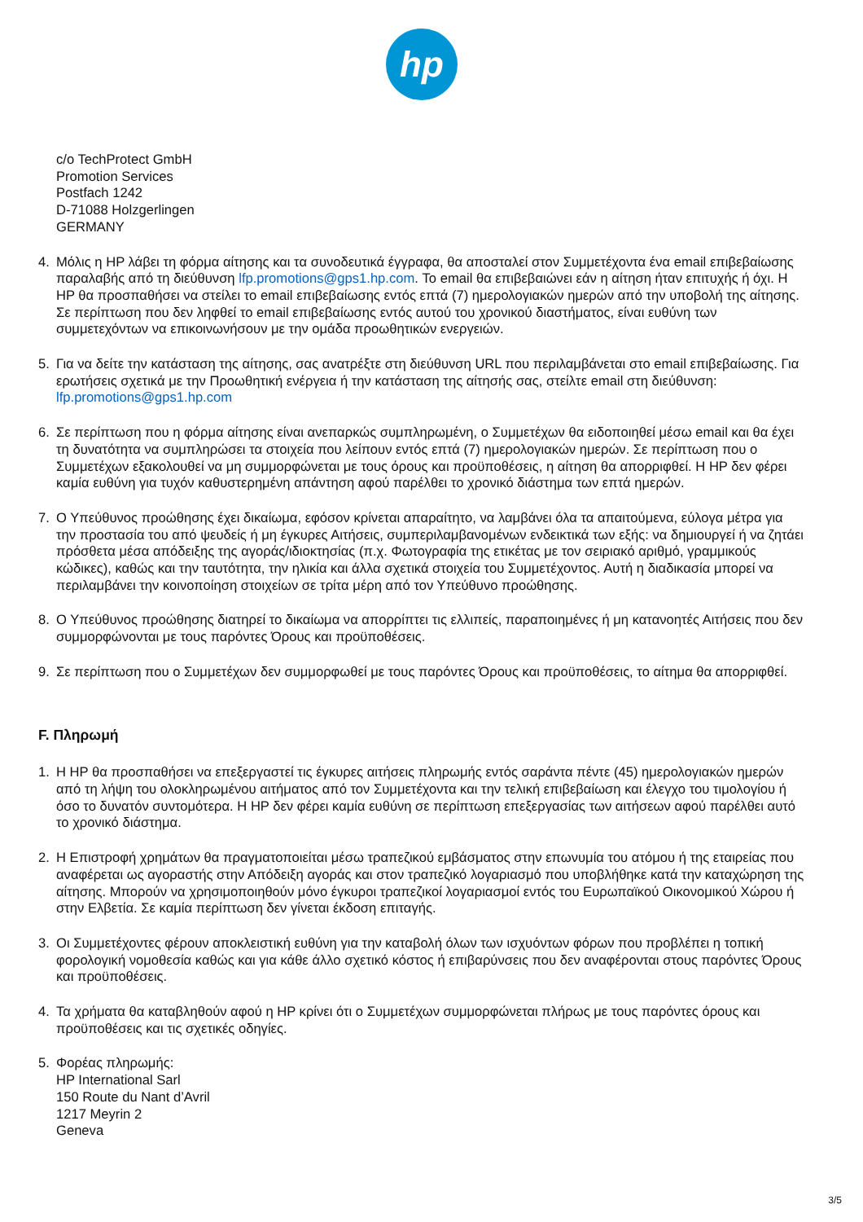hp
c/o TechProtect GmbH
Promotion Services
Postfach 1242
D-71088 Holzgerlingen
GERMANY
4. Μόλις η HP λάβει τη φόρμα αίτησης και τα συνοδευτικά έγγραφα, θα αποσταλεί στον Συμμετέχοντα ένα email επιβεβαίωσης παραλαβής από τη διεύθυνση lfp.promotions@gps1.hp.com. Το email θα επιβεβαιώνει εάν η αίτηση ήταν επιτυχής ή όχι. Η HP θα προσπαθήσει να στείλει το email επιβεβαίωσης εντός επτά (7) ημερολογιακών ημερών από την υποβολή της αίτησης. Σε περίπτωση που δεν ληφθεί το email επιβεβαίωσης εντός αυτού του χρονικού διαστήματος, είναι ευθύνη των συμμετεχόντων να επικοινωνήσουν με την ομάδα προωθητικών ενεργειών.
5. Για να δείτε την κατάσταση της αίτησης, σας ανατρέξτε στη διεύθυνση URL που περιλαμβάνεται στο email επιβεβαίωσης. Για ερωτήσεις σχετικά με την Προωθητική ενέργεια ή την κατάσταση της αίτησής σας, στείλτε email στη διεύθυνση: lfp.promotions@gps1.hp.com
6. Σε περίπτωση που η φόρμα αίτησης είναι ανεπαρκώς συμπληρωμένη, ο Συμμετέχων θα ειδοποιηθεί μέσω email και θα έχει τη δυνατότητα να συμπληρώσει τα στοιχεία που λείπουν εντός επτά (7) ημερολογιακών ημερών. Σε περίπτωση που ο Συμμετέχων εξακολουθεί να μη συμμορφώνεται με τους όρους και προϋποθέσεις, η αίτηση θα απορριφθεί. Η HP δεν φέρει καμία ευθύνη για τυχόν καθυστερημένη απάντηση αφού παρέλθει το χρονικό διάστημα των επτά ημερών.
7. Ο Υπεύθυνος προώθησης έχει δικαίωμα, εφόσον κρίνεται απαραίτητο, να λαμβάνει όλα τα απαιτούμενα, εύλογα μέτρα για την προστασία του από ψευδείς ή μη έγκυρες Αιτήσεις, συμπεριλαμβανομένων ενδεικτικά των εξής: να δημιουργεί ή να ζητάει πρόσθετα μέσα απόδειξης της αγοράς/ιδιοκτησίας (π.χ. Φωτογραφία της ετικέτας με τον σειριακό αριθμό, γραμμικούς κώδικες), καθώς και την ταυτότητα, την ηλικία και άλλα σχετικά στοιχεία του Συμμετέχοντος. Αυτή η διαδικασία μπορεί να περιλαμβάνει την κοινοποίηση στοιχείων σε τρίτα μέρη από τον Υπεύθυνο προώθησης.
8. Ο Υπεύθυνος προώθησης διατηρεί το δικαίωμα να απορρίπτει τις ελλιπείς, παραποιημένες ή μη κατανοητές Αιτήσεις που δεν συμμορφώνονται με τους παρόντες Όρους και προϋποθέσεις.
9. Σε περίπτωση που ο Συμμετέχων δεν συμμορφωθεί με τους παρόντες Όρους και προϋποθέσεις, το αίτημα θα απορριφθεί.
F. Πληρωμή
1. Η HP θα προσπαθήσει να επεξεργαστεί τις έγκυρες αιτήσεις πληρωμής εντός σαράντα πέντε (45) ημερολογιακών ημερών από τη λήψη του ολοκληρωμένου αιτήματος από τον Συμμετέχοντα και την τελική επιβεβαίωση και έλεγχο του τιμολογίου ή όσο το δυνατόν συντομότερα. Η HP δεν φέρει καμία ευθύνη σε περίπτωση επεξεργασίας των αιτήσεων αφού παρέλθει αυτό το χρονικό διάστημα.
2. Η Επιστροφή χρημάτων θα πραγματοποιείται μέσω τραπεζικού εμβάσματος στην επωνυμία του ατόμου ή της εταιρείας που αναφέρεται ως αγοραστής στην Απόδειξη αγοράς και στον τραπεζικό λογαριασμό που υποβλήθηκε κατά την καταχώρηση της αίτησης. Μπορούν να χρησιμοποιηθούν μόνο έγκυροι τραπεζικοί λογαριασμοί εντός του Ευρωπαϊκού Οικονομικού Χώρου ή στην Ελβετία. Σε καμία περίπτωση δεν γίνεται έκδοση επιταγής.
3. Οι Συμμετέχοντες φέρουν αποκλειστική ευθύνη για την καταβολή όλων των ισχυόντων φόρων που προβλέπει η τοπική φορολογική νομοθεσία καθώς και για κάθε άλλο σχετικό κόστος ή επιβαρύνσεις που δεν αναφέρονται στους παρόντες Όρους και προϋποθέσεις.
4. Τα χρήματα θα καταβληθούν αφού η HP κρίνει ότι ο Συμμετέχων συμμορφώνεται πλήρως με τους παρόντες όρους και προϋποθέσεις και τις σχετικές οδηγίες.
5. Φορέας πληρωμής:
HP International Sarl
150 Route du Nant d’Avril
1217 Meyrin 2
Geneva
3/5